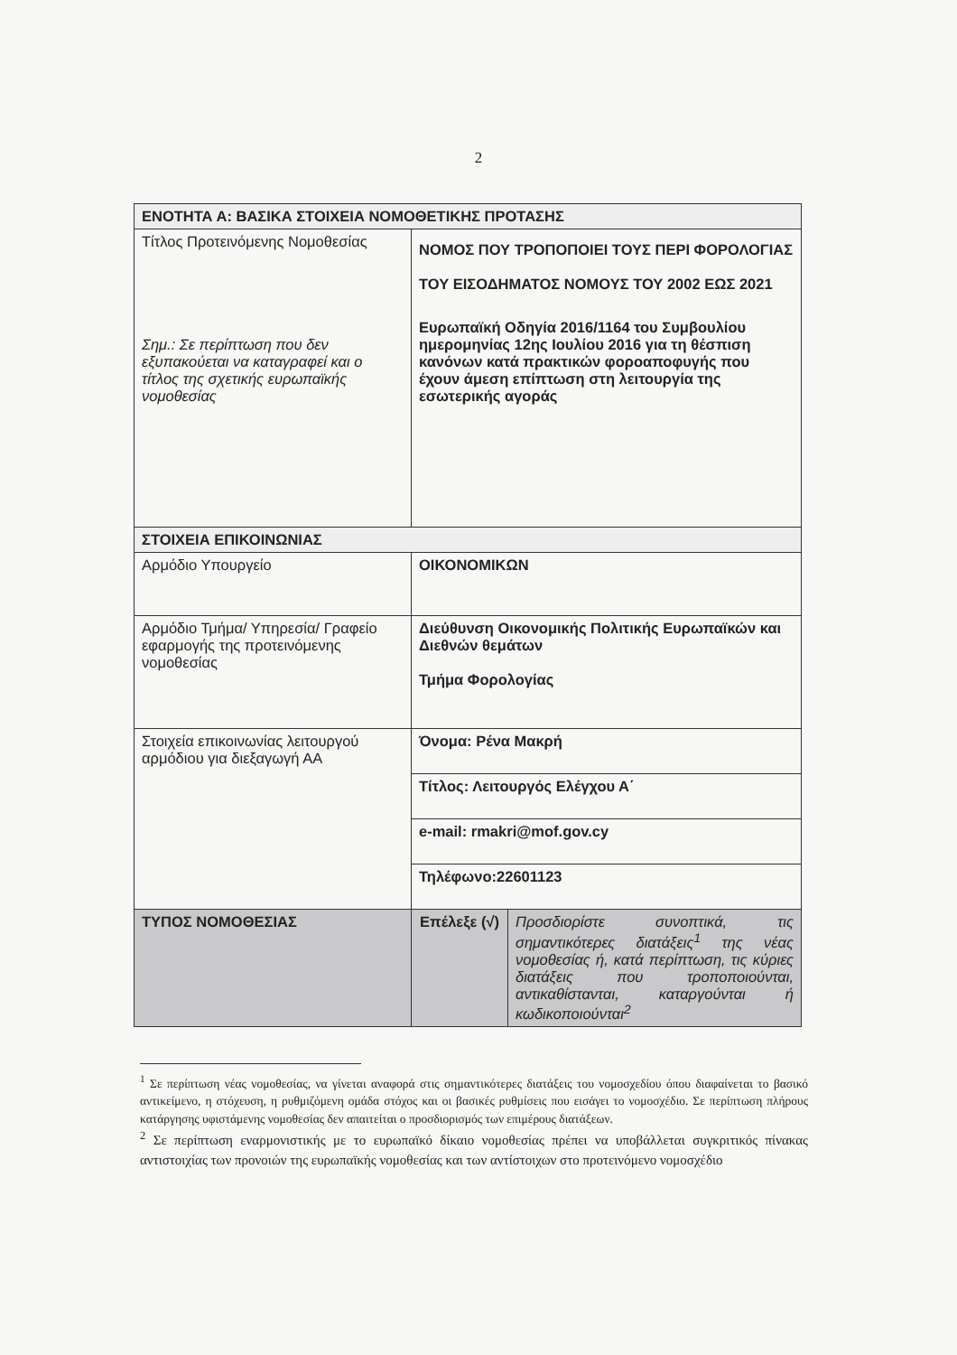2
| ΕΝΟΤΗΤΑ Α: ΒΑΣΙΚΑ ΣΤΟΙΧΕΙΑ ΝΟΜΟΘΕΤΙΚΗΣ ΠΡΟΤΑΣΗΣ | | |
| Τίτλος Προτεινόμενης Νομοθεσίας Σημ.: Σε περίπτωση που δεν εξυπακούεται να καταγραφεί και ο τίτλος της σχετικής ευρωπαϊκής νομοθεσίας | ΝΟΜΟΣ ΠΟΥ ΤΡΟΠΟΠΟΙΕΙ ΤΟΥΣ ΠΕΡΙ ΦΟΡΟΛΟΓΙΑΣ ΤΟΥ ΕΙΣΟΔΗΜΑΤΟΣ ΝΟΜΟΥΣ ΤΟΥ 2002 ΕΩΣ 2021 Ευρωπαϊκή Οδηγία 2016/1164 του Συμβουλίου ημερομηνίας 12ης Ιουλίου 2016 για τη θέσπιση κανόνων κατά πρακτικών φοροαποφυγής που έχουν άμεση επίπτωση στη λειτουργία της εσωτερικής αγοράς | |
| ΣΤΟΙΧΕΙΑ ΕΠΙΚΟΙΝΩΝΙΑΣ | | |
| Αρμόδιο Υπουργείο | ΟΙΚΟΝΟΜΙΚΩΝ | |
| Αρμόδιο Τμήμα/ Υπηρεσία/ Γραφείο εφαρμογής της προτεινόμενης νομοθεσίας | Διεύθυνση Οικονομικής Πολιτικής Ευρωπαϊκών και Διεθνών θεμάτων Τμήμα Φορολογίας | |
| Στοιχεία επικοινωνίας λειτουργού αρμόδιου για διεξαγωγή ΑΑ | Όνομα: Ρένα Μακρή | |
| | Τίτλος: Λειτουργός Ελέγχου Α΄ | |
| | e-mail: rmakri@mof.gov.cy | |
| | Τηλέφωνο:22601123 | |
| ΤΥΠΟΣ ΝΟΜΟΘΕΣΙΑΣ | Επέλεξε (√) | Προσδιορίστε συνοπτικά, τις σημαντικότερες διατάξεις<sup>1</sup> της νέας νομοθεσίας ή, κατά περίπτωση, τις κύριες διατάξεις που τροποποιούνται, αντικαθίστανται, καταργούνται ή κωδικοποιούνται<sup>2</sup> |
<sup>1</sup> Σε περίπτωση νέας νομοθεσίας, να γίνεται αναφορά στις σημαντικότερες διατάξεις του νομοσχεδίου όπου διαφαίνεται το βασικό αντικείμενο, η στόχευση, η ρυθμιζόμενη ομάδα στόχος και οι βασικές ρυθμίσεις που εισάγει το νομοσχέδιο. Σε περίπτωση πλήρους κατάργησης υφιστάμενης νομοθεσίας δεν απαιτείται ο προσδιορισμός των επιμέρους διατάξεων.
<sup>2</sup> Σε περίπτωση εναρμονιστικής με το ευρωπαϊκό δίκαιο νομοθεσίας πρέπει να υποβάλλεται συγκριτικός πίνακας αντιστοιχίας των προνοιών της ευρωπαϊκής νομοθεσίας και των αντίστοιχων στο προτεινόμενο νομοσχέδιο